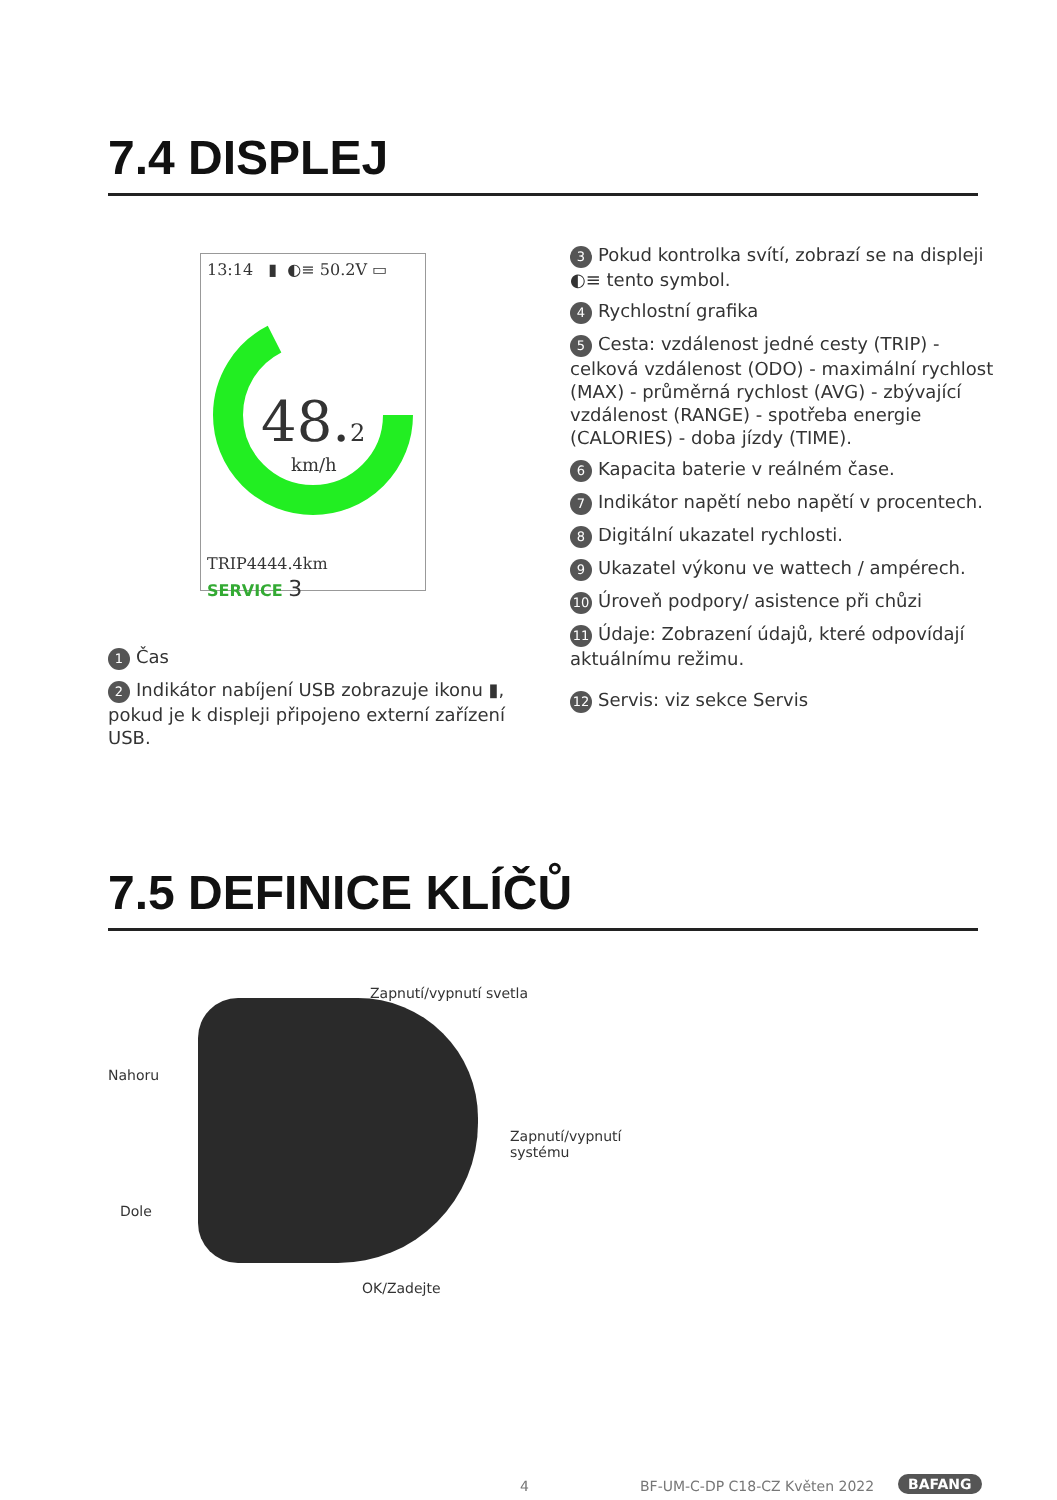7.4 DISPLEJ
13:14 ▮ ◐≡ 50.2V ▭
48.2
km/h
TRIP 4444.4km
SERVICE 3
1 Čas
2 Indikátor nabíjení USB zobrazuje ikonu ▮, pokud je k displeji připojeno externí zařízení USB.
3 Pokud kontrolka svítí, zobrazí se na displeji ◐≡ tento symbol.
4 Rychlostní grafika
5 Cesta: vzdálenost jedné cesty (TRIP) - celková vzdálenost (ODO) - maximální rychlost (MAX) - průměrná rychlost (AVG) - zbývající vzdálenost (RANGE) - spotřeba energie (CALORIES) - doba jízdy (TIME).
6 Kapacita baterie v reálném čase.
7 Indikátor napětí nebo napětí v procentech.
8 Digitální ukazatel rychlosti.
9 Ukazatel výkonu ve wattech / ampérech.
10 Úroveň podpory/ asistence při chůzi
11 Údaje: Zobrazení údajů, které odpovídají aktuálnímu režimu.
12 Servis: viz sekce Servis
7.5 DEFINICE KLÍČŮ
Zapnutí/vypnutí svetla
Nahoru
Zapnutí/vypnutí
systému
Dole
OK/Zadejte
4 BF-UM-C-DP C18-CZ Květen 2022 BAFANG